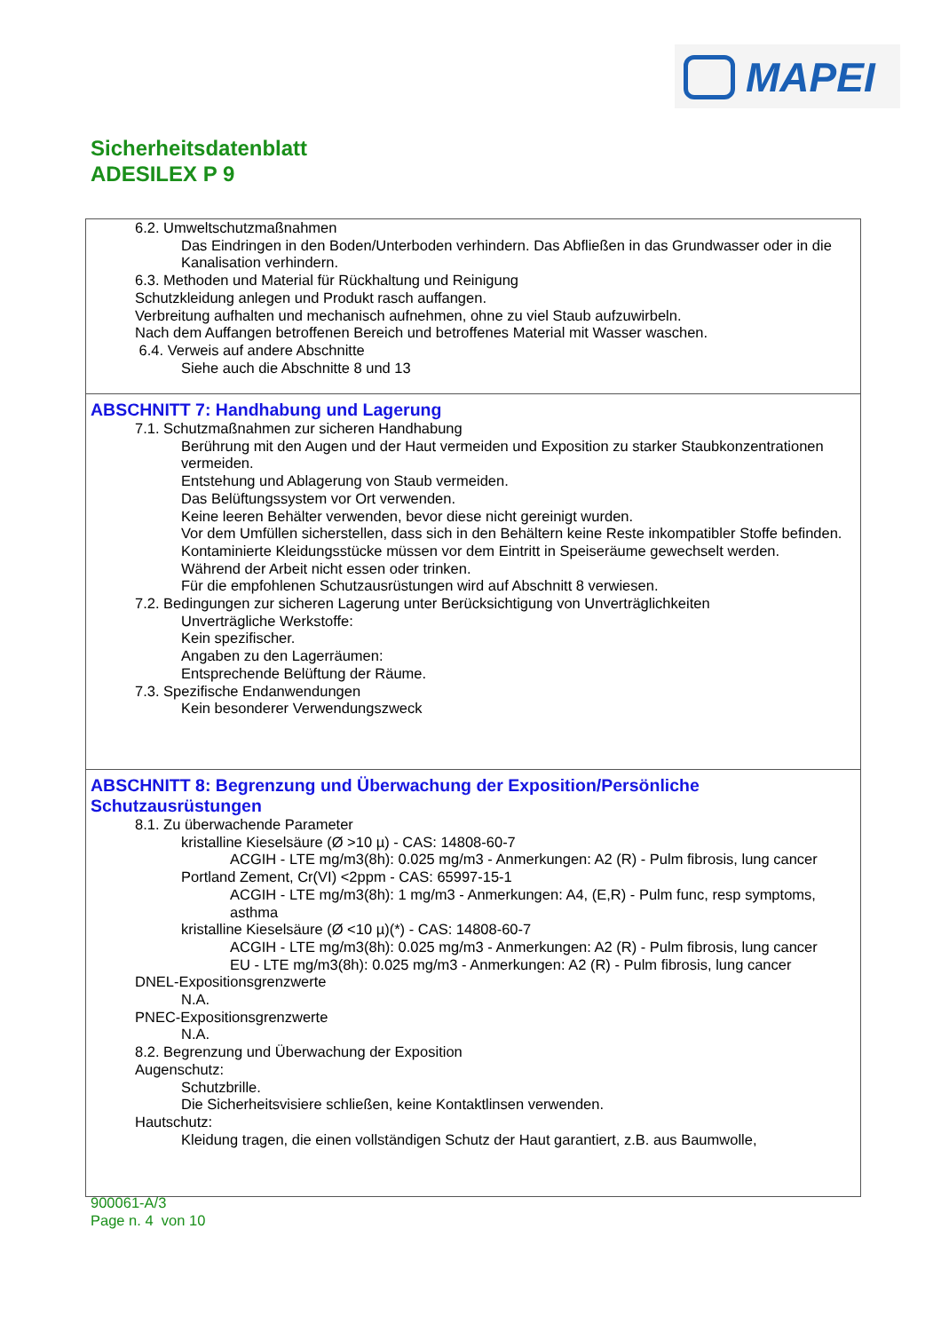MAPEI
Sicherheitsdatenblatt
ADESILEX P 9
6.2. Umweltschutzmaßnahmen
Das Eindringen in den Boden/Unterboden verhindern. Das Abfließen in das Grundwasser oder in die Kanalisation verhindern.
6.3. Methoden und Material für Rückhaltung und Reinigung
Schutzkleidung anlegen und Produkt rasch auffangen.
Verbreitung aufhalten und mechanisch aufnehmen, ohne zu viel Staub aufzuwirbeln.
Nach dem Auffangen betroffenen Bereich und betroffenes Material mit Wasser waschen.
6.4. Verweis auf andere Abschnitte
Siehe auch die Abschnitte 8 und 13
ABSCHNITT 7: Handhabung und Lagerung
7.1. Schutzmaßnahmen zur sicheren Handhabung
Berührung mit den Augen und der Haut vermeiden und Exposition zu starker Staubkonzentrationen vermeiden.
Entstehung und Ablagerung von Staub vermeiden.
Das Belüftungssystem vor Ort verwenden.
Keine leeren Behälter verwenden, bevor diese nicht gereinigt wurden.
Vor dem Umfüllen sicherstellen, dass sich in den Behältern keine Reste inkompatibler Stoffe befinden.
Kontaminierte Kleidungsstücke müssen vor dem Eintritt in Speiseräume gewechselt werden.
Während der Arbeit nicht essen oder trinken.
Für die empfohlenen Schutzausrüstungen wird auf Abschnitt 8 verwiesen.
7.2. Bedingungen zur sicheren Lagerung unter Berücksichtigung von Unverträglichkeiten
Unverträgliche Werkstoffe:
Kein spezifischer.
Angaben zu den Lagerräumen:
Entsprechende Belüftung der Räume.
7.3. Spezifische Endanwendungen
Kein besonderer Verwendungszweck
ABSCHNITT 8: Begrenzung und Überwachung der Exposition/Persönliche Schutzausrüstungen
8.1. Zu überwachende Parameter
kristalline Kieselsäure (Ø >10 µ) - CAS: 14808-60-7
ACGIH - LTE mg/m3(8h): 0.025 mg/m3 - Anmerkungen: A2 (R) - Pulm fibrosis, lung cancer
Portland Zement, Cr(VI) <2ppm - CAS: 65997-15-1
ACGIH - LTE mg/m3(8h): 1 mg/m3 - Anmerkungen: A4, (E,R) - Pulm func, resp symptoms, asthma
kristalline Kieselsäure (Ø <10 µ)(*) - CAS: 14808-60-7
ACGIH - LTE mg/m3(8h): 0.025 mg/m3 - Anmerkungen: A2 (R) - Pulm fibrosis, lung cancer
EU - LTE mg/m3(8h): 0.025 mg/m3 - Anmerkungen: A2 (R) - Pulm fibrosis, lung cancer
DNEL-Expositionsgrenzwerte
N.A.
PNEC-Expositionsgrenzwerte
N.A.
8.2. Begrenzung und Überwachung der Exposition
Augenschutz:
Schutzbrille.
Die Sicherheitsvisiere schließen, keine Kontaktlinsen verwenden.
Hautschutz:
Kleidung tragen, die einen vollständigen Schutz der Haut garantiert, z.B. aus Baumwolle,
900061-A/3
Page n. 4 von 10